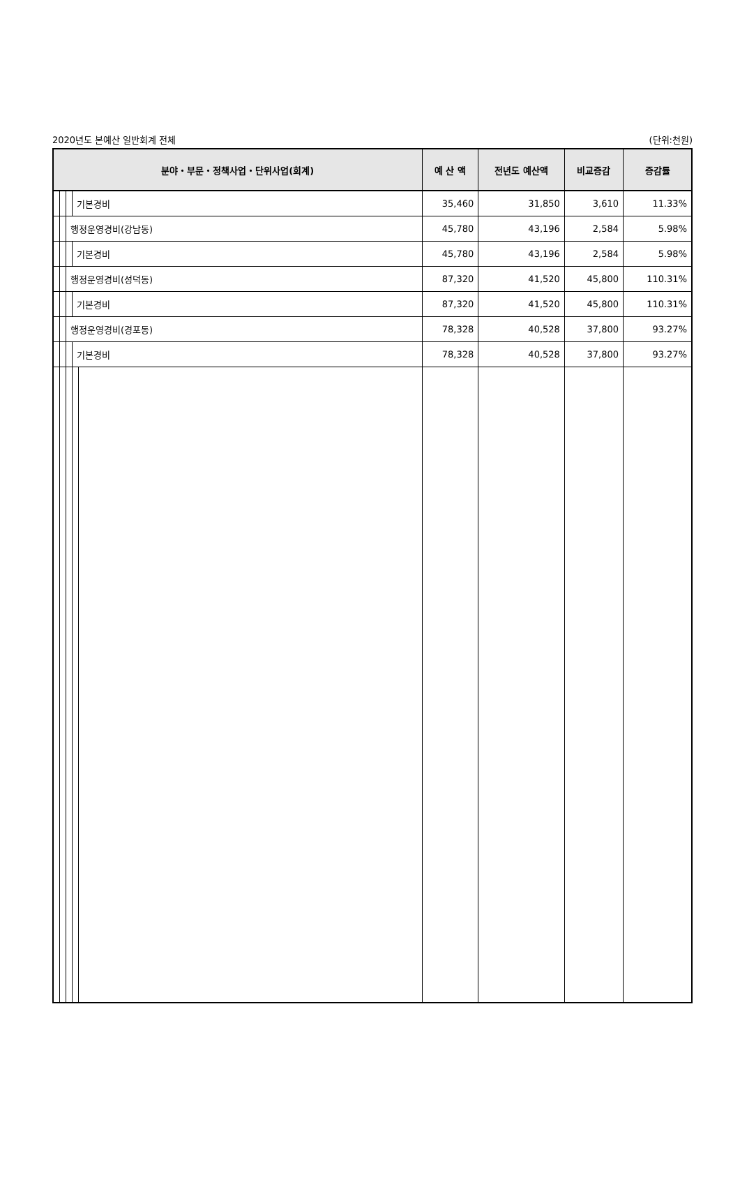2020년도 본예산 일반회계 전체 (단위:천원)
| 분야・부문・정책사업・단위사업(회계) | | | | | 예 산 액 | 전년도 예산액 | 비교증감 | 증감률 |
| --- | --- | --- | --- | --- | --- | --- | --- | --- |
| | | | 기본경비 | | 35,460 | 31,850 | 3,610 | 11.33% |
| | | 행정운영경비(강남동) | | | 45,780 | 43,196 | 2,584 | 5.98% |
| | | | 기본경비 | | 45,780 | 43,196 | 2,584 | 5.98% |
| | | 행정운영경비(성덕동) | | | 87,320 | 41,520 | 45,800 | 110.31% |
| | | | 기본경비 | | 87,320 | 41,520 | 45,800 | 110.31% |
| | | 행정운영경비(경포동) | | | 78,328 | 40,528 | 37,800 | 93.27% |
| | | | 기본경비 | | 78,328 | 40,528 | 37,800 | 93.27% |